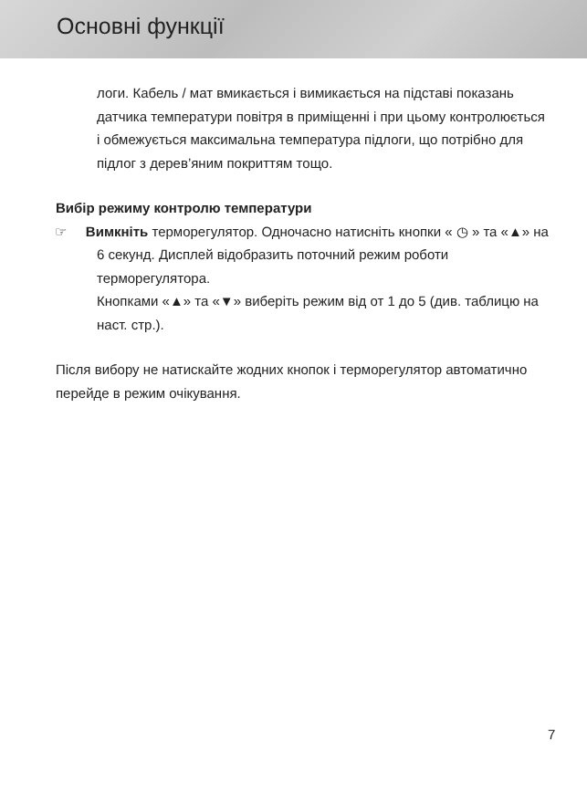Основні функції
логи. Кабель / мат вмикається і вимикається на підставі показань датчика температури повітря в приміщенні і при цьому контролюється і обмежується максимальна температура підлоги, що потрібно для підлог з дерев’яним покриттям тощо.
Вибір режиму контролю температури
☞ Вимкніть терморегулятор. Одночасно натисніть кнопки « ◷ » та «▲» на 6 секунд. Дисплей відобразить поточний режим роботи терморегулятора.
Кнопками «▲» та «▼» виберіть режим від от 1 до 5 (див. таблицю на наст. стр.).
Після вибору не натискайте жодних кнопок і терморегулятор автоматично перейде в режим очікування.
7